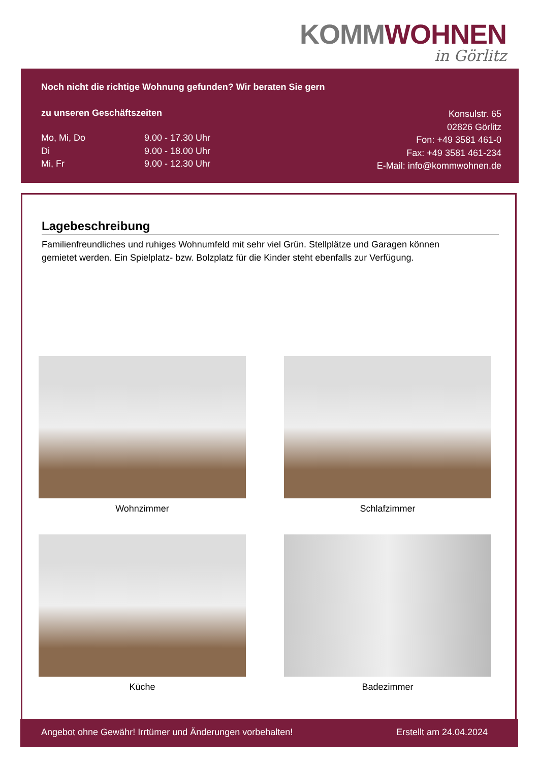KOMMWOHNEN
in Görlitz
Noch nicht die richtige Wohnung gefunden? Wir beraten Sie gern
zu unseren Geschäftszeiten
Mo, Mi, Do 9.00 - 17.30 Uhr Di 9.00 - 18.00 Uhr Mi, Fr 9.00 - 12.30 Uhr
Konsulstr. 65
02826 Görlitz
Fon: +49 3581 461-0
Fax: +49 3581 461-234
E-Mail: info@kommwohnen.de
Lagebeschreibung
Familienfreundliches und ruhiges Wohnumfeld mit sehr viel Grün. Stellplätze und Garagen können gemietet werden. Ein Spielplatz- bzw. Bolzplatz für die Kinder steht ebenfalls zur Verfügung.
Wohnzimmer
Schlafzimmer
Küche
Badezimmer
Angebot ohne Gewähr! Irrtümer und Änderungen vorbehalten! Erstellt am 24.04.2024